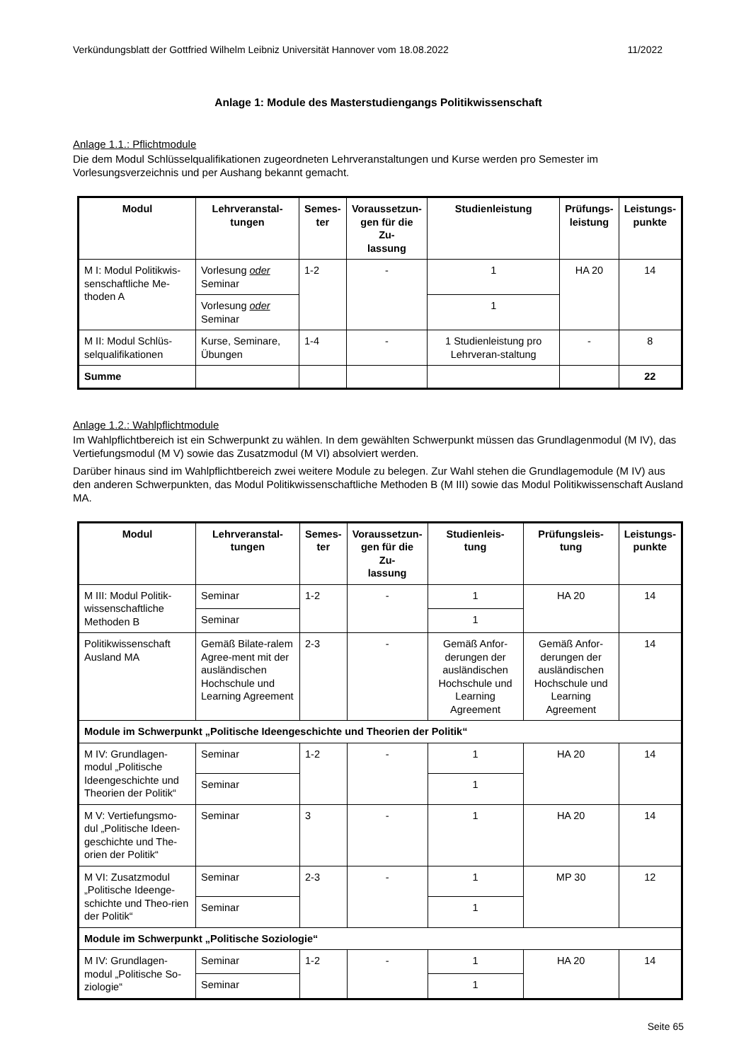Verkündungsblatt der Gottfried Wilhelm Leibniz Universität Hannover vom 18.08.2022 11/2022
Anlage 1: Module des Masterstudiengangs Politikwissenschaft
Anlage 1.1.: Pflichtmodule
Die dem Modul Schlüsselqualifikationen zugeordneten Lehrveranstaltungen und Kurse werden pro Semester im Vorlesungsverzeichnis und per Aushang bekannt gemacht.
| Modul | Lehrveranstal- tungen | Semes- ter | Voraussetzun- gen für die Zu- lassung | Studienleistung | Prüfungs- leistung | Leistungs- punkte |
| --- | --- | --- | --- | --- | --- | --- |
| M I: Modul Politikwis-senschaftliche Me-thoden A | Vorlesung oder Seminar | 1-2 | - | 1 | HA 20 | 14 |
| | Vorlesung oder Seminar | | | 1 | | |
| M II: Modul Schlüs-selqualifikationen | Kurse, Seminare, Übungen | 1-4 | - | 1 Studienleistung pro Lehrveran-staltung | - | 8 |
| Summe | | | | | | 22 |
Anlage 1.2.: Wahlpflichtmodule
Im Wahlpflichtbereich ist ein Schwerpunkt zu wählen. In dem gewählten Schwerpunkt müssen das Grundlagenmodul (M IV), das Vertiefungsmodul (M V) sowie das Zusatzmodul (M VI) absolviert werden.
Darüber hinaus sind im Wahlpflichtbereich zwei weitere Module zu belegen. Zur Wahl stehen die Grundlagemodule (M IV) aus den anderen Schwerpunkten, das Modul Politikwissenschaftliche Methoden B (M III) sowie das Modul Politikwissenschaft Ausland MA.
| Modul | Lehrveranstal- tungen | Semes- ter | Voraussetzun- gen für die Zu- lassung | Studienleis- tung | Prüfungsleis- tung | Leistungs- punkte |
| --- | --- | --- | --- | --- | --- | --- |
| M III: Modul Politik-wissenschaftliche Methoden B | Seminar | 1-2 | - | 1 | HA 20 | 14 |
| | Seminar | | | 1 | | |
| Politikwissenschaft Ausland MA | Gemäß Bilate-ralem Agree-ment mit der ausländischen Hochschule und Learning Agreement | 2-3 | - | Gemäß Anfor-derungen der ausländischen Hochschule und Learning Agreement | Gemäß Anfor-derungen der ausländischen Hochschule und Learning Agreement | 14 |
| Module im Schwerpunkt „Politische Ideengeschichte und Theorien der Politik“ | | | | | | |
| M IV: Grundlagen-modul „Politische Ideengeschichte und Theorien der Politik“ | Seminar | 1-2 | - | 1 | HA 20 | 14 |
| | Seminar | | | 1 | | |
| M V: Vertiefungsmo-dul „Politische Ideen-geschichte und The-orien der Politik“ | Seminar | 3 | - | 1 | HA 20 | 14 |
| M VI: Zusatzmodul „Politische Ideenge-schichte und Theo-rien der Politik“ | Seminar | 2-3 | - | 1 | MP 30 | 12 |
| | Seminar | | | 1 | | |
| Module im Schwerpunkt „Politische Soziologie“ | | | | | | |
| M IV: Grundlagen-modul „Politische So-ziologie“ | Seminar | 1-2 | - | 1 | HA 20 | 14 |
| | Seminar | | | 1 | | |
Seite 65